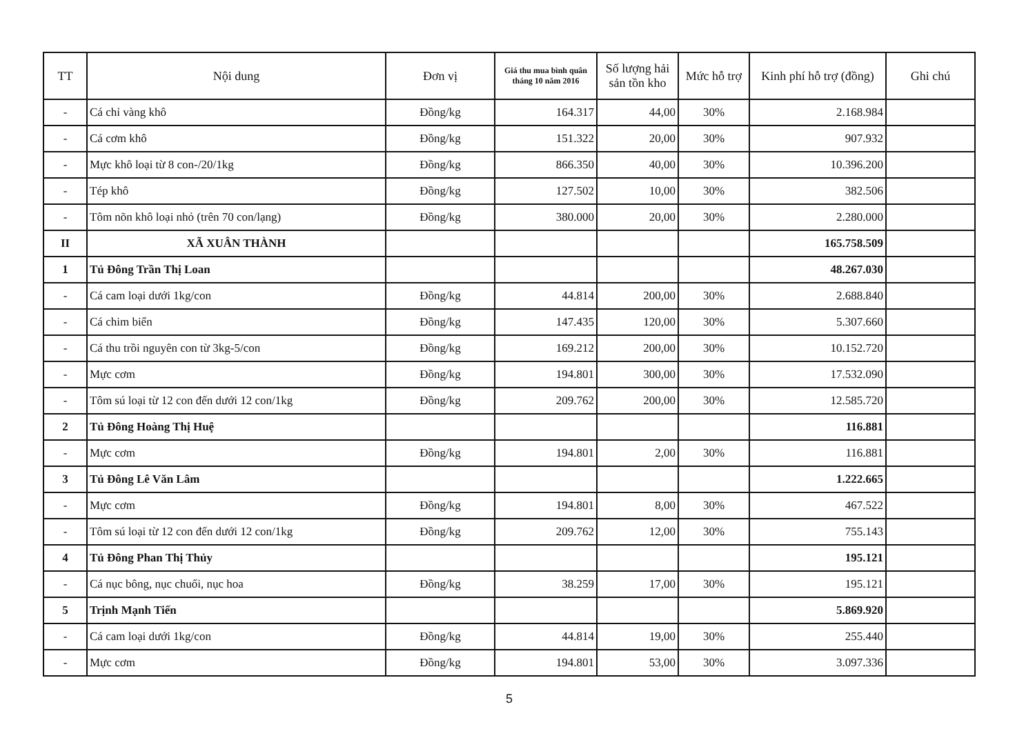| TT | Nội dung | Đơn vị | Giá thu mua bình quân tháng 10 năm 2016 | Số lượng hải sản tồn kho | Mức hỗ trợ | Kinh phí hỗ trợ (đồng) | Ghi chú |
| --- | --- | --- | --- | --- | --- | --- | --- |
| - | Cá chỉ vàng khô | Đồng/kg | 164.317 | 44,00 | 30% | 2.168.984 | |
| - | Cá cơm khô | Đồng/kg | 151.322 | 20,00 | 30% | 907.932 | |
| - | Mực khô loại từ 8 con-/20/1kg | Đồng/kg | 866.350 | 40,00 | 30% | 10.396.200 | |
| - | Tép khô | Đồng/kg | 127.502 | 10,00 | 30% | 382.506 | |
| - | Tôm nõn khô loại nhỏ (trên 70 con/lạng) | Đồng/kg | 380.000 | 20,00 | 30% | 2.280.000 | |
| II | XÃ XUÂN THÀNH | | | | | 165.758.509 | |
| 1 | Tủ Đông Trần Thị Loan | | | | | 48.267.030 | |
| - | Cá cam loại dưới 1kg/con | Đồng/kg | 44.814 | 200,00 | 30% | 2.688.840 | |
| - | Cá chim biển | Đồng/kg | 147.435 | 120,00 | 30% | 5.307.660 | |
| - | Cá thu trồi nguyên con từ 3kg-5/con | Đồng/kg | 169.212 | 200,00 | 30% | 10.152.720 | |
| - | Mực cơm | Đồng/kg | 194.801 | 300,00 | 30% | 17.532.090 | |
| - | Tôm sú loại từ 12 con đến dưới 12 con/1kg | Đồng/kg | 209.762 | 200,00 | 30% | 12.585.720 | |
| 2 | Tủ Đông Hoàng Thị Huệ | | | | | 116.881 | |
| - | Mực cơm | Đồng/kg | 194.801 | 2,00 | 30% | 116.881 | |
| 3 | Tủ Đông Lê Văn Lâm | | | | | 1.222.665 | |
| - | Mực cơm | Đồng/kg | 194.801 | 8,00 | 30% | 467.522 | |
| - | Tôm sú loại từ 12 con đến dưới 12 con/1kg | Đồng/kg | 209.762 | 12,00 | 30% | 755.143 | |
| 4 | Tủ Đông Phan Thị Thủy | | | | | 195.121 | |
| - | Cá nục bông, nục chuối, nục hoa | Đồng/kg | 38.259 | 17,00 | 30% | 195.121 | |
| 5 | Trịnh Mạnh Tiến | | | | | 5.869.920 | |
| - | Cá cam loại dưới 1kg/con | Đồng/kg | 44.814 | 19,00 | 30% | 255.440 | |
| - | Mực cơm | Đồng/kg | 194.801 | 53,00 | 30% | 3.097.336 | |
5